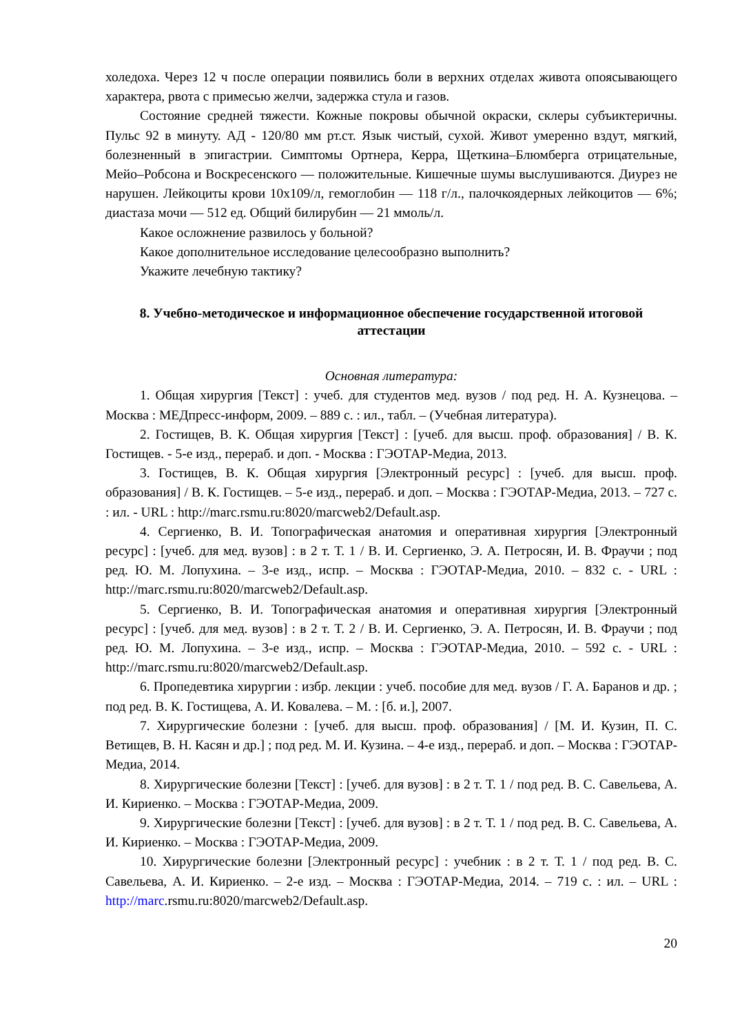холедоха. Через 12 ч после операции появились боли в верхних отделах живота опоясывающего характера, рвота с примесью желчи, задержка стула и газов.
Состояние средней тяжести. Кожные покровы обычной окраски, склеры субъиктеричны. Пульс 92 в минуту. АД - 120/80 мм рт.ст. Язык чистый, сухой. Живот умеренно вздут, мягкий, болезненный в эпигастрии. Симптомы Ортнера, Керра, Щеткина–Блюмберга отрицательные, Мейо–Робсона и Воскресенского — положительные. Кишечные шумы выслушиваются. Диурез не нарушен. Лейкоциты крови 10х109/л, гемоглобин — 118 г/л., палочкоядерных лейкоцитов — 6%; диастаза мочи — 512 ед. Общий билирубин — 21 ммоль/л.
Какое осложнение развилось у больной?
Какое дополнительное исследование целесообразно выполнить?
Укажите лечебную тактику?
8. Учебно-методическое и информационное обеспечение государственной итоговой аттестации
Основная литература:
1. Общая хирургия [Текст] : учеб. для студентов мед. вузов / под ред. Н. А. Кузнецова. – Москва : МЕДпресс-информ, 2009. – 889 с. : ил., табл. – (Учебная литература).
2. Гостищев, В. К. Общая хирургия [Текст] : [учеб. для высш. проф. образования] / В. К. Гостищев. - 5-е изд., перераб. и доп. - Москва : ГЭОТАР-Медиа, 2013.
3. Гостищев, В. К. Общая хирургия [Электронный ресурс] : [учеб. для высш. проф. образования] / В. К. Гостищев. – 5-е изд., перераб. и доп. – Москва : ГЭОТАР-Медиа, 2013. – 727 с. : ил. - URL : http://marc.rsmu.ru:8020/marcweb2/Default.asp.
4. Сергиенко, В. И. Топографическая анатомия и оперативная хирургия [Электронный ресурс] : [учеб. для мед. вузов] : в 2 т. Т. 1 / В. И. Сергиенко, Э. А. Петросян, И. В. Фраучи ; под ред. Ю. М. Лопухина. – 3-е изд., испр. – Москва : ГЭОТАР-Медиа, 2010. – 832 с. - URL : http://marc.rsmu.ru:8020/marcweb2/Default.asp.
5. Сергиенко, В. И. Топографическая анатомия и оперативная хирургия [Электронный ресурс] : [учеб. для мед. вузов] : в 2 т. Т. 2 / В. И. Сергиенко, Э. А. Петросян, И. В. Фраучи ; под ред. Ю. М. Лопухина. – 3-е изд., испр. – Москва : ГЭОТАР-Медиа, 2010. – 592 с. - URL : http://marc.rsmu.ru:8020/marcweb2/Default.asp.
6. Пропедевтика хирургии : избр. лекции : учеб. пособие для мед. вузов / Г. А. Баранов и др. ; под ред. В. К. Гостищева, А. И. Ковалева. – М. : [б. и.], 2007.
7. Хирургические болезни : [учеб. для высш. проф. образования] / [М. И. Кузин, П. С. Ветищев, В. Н. Касян и др.] ; под ред. М. И. Кузина. – 4-е изд., перераб. и доп. – Москва : ГЭОТАР-Медиа, 2014.
8. Хирургические болезни [Текст] : [учеб. для вузов] : в 2 т. Т. 1 / под ред. В. С. Савельева, А. И. Кириенко. – Москва : ГЭОТАР-Медиа, 2009.
9. Хирургические болезни [Текст] : [учеб. для вузов] : в 2 т. Т. 1 / под ред. В. С. Савельева, А. И. Кириенко. – Москва : ГЭОТАР-Медиа, 2009.
10. Хирургические болезни [Электронный ресурс] : учебник : в 2 т. Т. 1 / под ред. В. С. Савельева, А. И. Кириенко. – 2-е изд. – Москва : ГЭОТАР-Медиа, 2014. – 719 с. : ил. – URL : http://marc.rsmu.ru:8020/marcweb2/Default.asp.
20